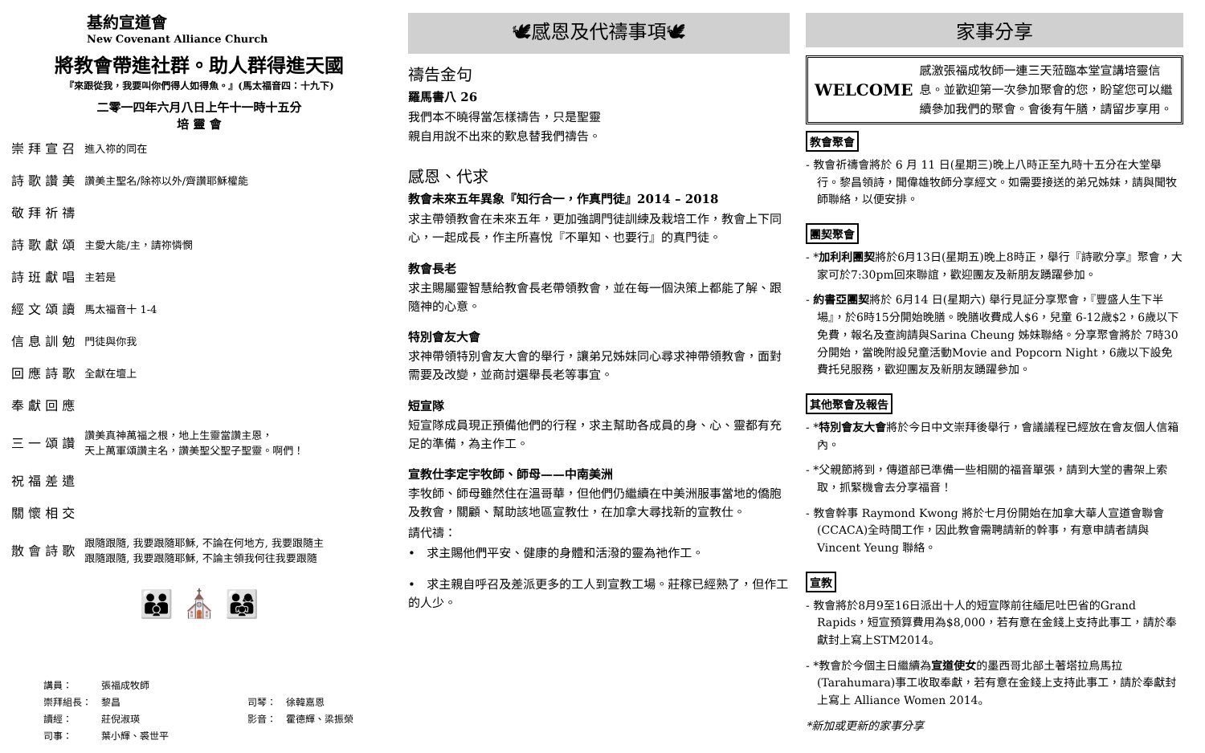基約宣道會
New Covenant Alliance Church
將教會帶進社群。助人群得進天國
『來跟從我，我要叫你們得人如得魚。』(馬太福音四：十九下)
二零一四年六月八日上午十一時十五分
培 靈 會
| 崇 拜 宣 召 | 進入祢的同在 |
| 詩 歌 讚 美 | 讚美主聖名/除祢以外/齊讚耶穌權能 |
| 敬 拜 祈 禱 | |
| 詩 歌 獻 頌 | 主愛大能/主，請祢憐憫 |
| 詩 班 獻 唱 | 主若是 |
| 經 文 頌 讀 | 馬太福音十 1-4 |
| 信 息 訓 勉 | 門徒與你我 |
| 回 應 詩 歌 | 全獻在壇上 |
| 奉 獻 回 應 | |
| 三 一 頌 讚 | 讚美真神萬福之根，地上生靈當讚主恩， 天上萬軍頌讚主名，讚美聖父聖子聖靈。啊們！ |
| 祝 福 差 遣 | |
| 關 懷 相 交 | |
| 散 會 詩 歌 | 跟隨跟隨, 我要跟隨耶穌, 不論在何地方, 我要跟隨主 跟隨跟隨, 我要跟隨耶穌, 不論主領我何往我要跟隨 |
👪 ⛪ 👨‍👩‍👧
| 講員： | 張福成牧師 | | |
| 崇拜組長： | 黎昌 | 司琴： | 徐韓嘉恩 |
| 讀經： | 莊倪淑瑛 | 影音： | 霍德輝、梁振榮 |
| 司事： | 葉小輝、裘世平 | | |
🕊感恩及代禱事項🕊
禱告金句
羅馬書八 26
我們本不曉得當怎樣禱告，只是聖靈
親自用說不出來的歎息替我們禱告。
感恩、代求
教會未來五年異象『知行合一，作真門徒』2014 – 2018
求主帶領教會在未來五年，更加強調門徒訓練及栽培工作，教會上下同心，一起成長，作主所喜悅『不單知、也要行』的真門徒。
教會長老
求主賜屬靈智慧給教會長老帶領教會，並在每一個決策上都能了解、跟隨神的心意。
特別會友大會
求神帶領特別會友大會的舉行，讓弟兄姊妹同心尋求神帶領教會，面對需要及改變，並商討選舉長老等事宜。
短宣隊
短宣隊成員現正預備他們的行程，求主幫助各成員的身、心、靈都有充足的準備，為主作工。
宣教仕李定宇牧師、師母——中南美洲
李牧師、師母雖然住在溫哥華，但他們仍繼續在中美洲服事當地的僑胞及教會，關顧、幫助該地區宣教仕，在加拿大尋找新的宣教仕。
請代禱：
• 求主賜他們平安、健康的身體和活潑的靈為祂作工。
• 求主親自呼召及差派更多的工人到宣教工場。莊稼已經熟了，但作工的人少。
家事分享
WELCOME
感激張福成牧師一連三天蒞臨本堂宣講培靈信息。並歡迎第一次參加聚會的您，盼望您可以繼續參加我們的聚會。會後有午膳，請留步享用。
教會聚會
- 教會祈禱會將於 6 月 11 日(星期三)晚上八時正至九時十五分在大堂舉行。黎昌領詩，聞偉雄牧師分享經文。如需要接送的弟兄姊妹，請與聞牧師聯絡，以便安排。
團契聚會
- *加利利團契將於6月13日(星期五)晚上8時正，舉行『詩歌分享』聚會，大家可於7:30pm回來聯誼，歡迎團友及新朋友踴躍參加。
- 約書亞團契將於 6月14 日(星期六) 舉行見証分享聚會，『豐盛人生下半場』，於6時15分開始晚膳。晚膳收費成人$6，兒童 6-12歲$2，6歲以下免費，報名及查詢請與Sarina Cheung 姊妹聯絡。分享聚會將於 7時30分開始，當晚附設兒童活動Movie and Popcorn Night，6歲以下設免費托兒服務，歡迎團友及新朋友踴躍參加。
其他聚會及報告
- *特別會友大會將於今日中文崇拜後舉行，會議議程已經放在會友個人信箱內。
- *父親節將到，傳道部已準備一些相關的福音單張，請到大堂的書架上索取，抓緊機會去分享福音！
- 教會幹事 Raymond Kwong 將於七月份開始在加拿大華人宣道會聯會(CCACA)全時間工作，因此教會需聘請新的幹事，有意申請者請與 Vincent Yeung 聯絡。
宣教
- 教會將於8月9至16日派出十人的短宣隊前往緬尼吐巴省的Grand Rapids，短宣預算費用為$8,000，若有意在金錢上支持此事工，請於奉獻封上寫上STM2014。
- *教會於今個主日繼續為宣道使女的墨西哥北部土著塔拉烏馬拉(Tarahumara)事工收取奉獻，若有意在金錢上支持此事工，請於奉獻封上寫上 Alliance Women 2014。
*新加或更新的家事分享